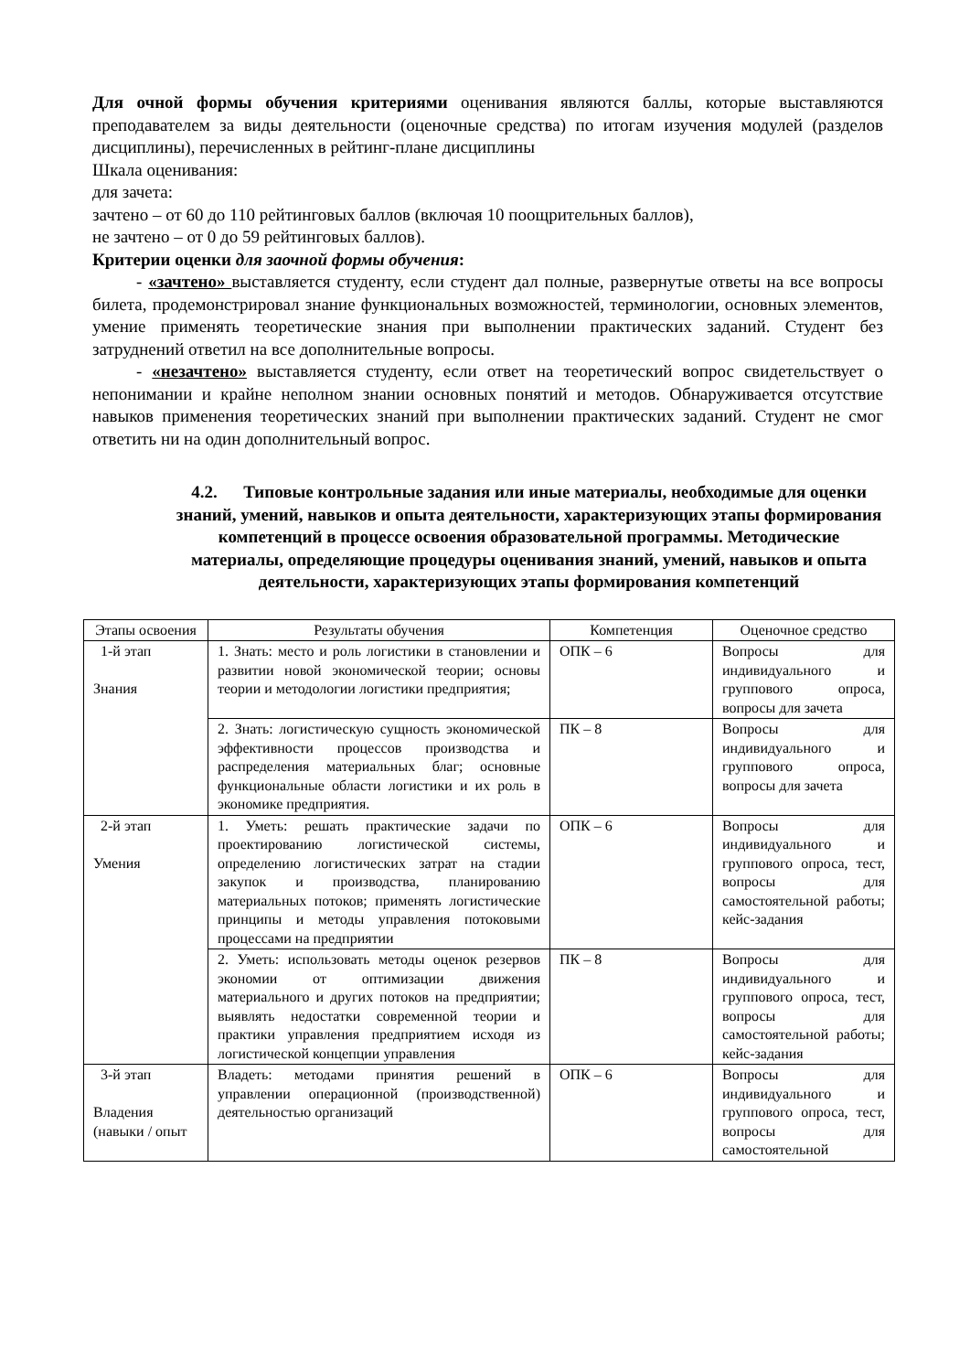Для очной формы обучения критериями оценивания являются баллы, которые выставляются преподавателем за виды деятельности (оценочные средства) по итогам изучения модулей (разделов дисциплины), перечисленных в рейтинг-плане дисциплины
Шкала оценивания:
для зачета:
зачтено – от 60 до 110 рейтинговых баллов (включая 10 поощрительных баллов),
не зачтено – от 0 до 59 рейтинговых баллов).
Критерии оценки для заочной формы обучения:
- «зачтено» выставляется студенту, если студент дал полные, развернутые ответы на все вопросы билета, продемонстрировал знание функциональных возможностей, терминологии, основных элементов, умение применять теоретические знания при выполнении практических заданий. Студент без затруднений ответил на все дополнительные вопросы.
- «незачтено» выставляется студенту, если ответ на теоретический вопрос свидетельствует о непонимании и крайне неполном знании основных понятий и методов. Обнаруживается отсутствие навыков применения теоретических знаний при выполнении практических заданий. Студент не смог ответить ни на один дополнительный вопрос.
4.2. Типовые контрольные задания или иные материалы, необходимые для оценки знаний, умений, навыков и опыта деятельности, характеризующих этапы формирования компетенций в процессе освоения образовательной программы. Методические материалы, определяющие процедуры оценивания знаний, умений, навыков и опыта деятельности, характеризующих этапы формирования компетенций
| Этапы освоения | Результаты обучения | Компетенция | Оценочное средство |
| --- | --- | --- | --- |
| 1-й этап Знания | 1. Знать: место и роль логистики в становлении и развитии новой экономической теории; основы теории и методологии логистики предприятия; | ОПК – 6 | Вопросы для индивидуального и группового опроса, вопросы для зачета |
| | 2. Знать: логистическую сущность экономической эффективности процессов производства и распределения материальных благ; основные функциональные области логистики и их роль в экономике предприятия. | ПК – 8 | Вопросы для индивидуального и группового опроса, вопросы для зачета |
| 2-й этап Умения | 1. Уметь: решать практические задачи по проектированию логистической системы, определению логистических затрат на стадии закупок и производства, планированию материальных потоков; применять логистические принципы и методы управления потоковыми процессами на предприятии | ОПК – 6 | Вопросы для индивидуального и группового опроса, тест, вопросы для самостоятельной работы; кейс-задания |
| | 2. Уметь: использовать методы оценок резервов экономии от оптимизации движения материального и других потоков на предприятии; выявлять недостатки современной теории и практики управления предприятием исходя из логистической концепции управления | ПК – 8 | Вопросы для индивидуального и группового опроса, тест, вопросы для самостоятельной работы; кейс-задания |
| 3-й этап Владения (навыки / опыт | Владеть: методами принятия решений в управлении операционной (производственной) деятельностью организаций | ОПК – 6 | Вопросы для индивидуального и группового опроса, тест, вопросы для самостоятельной |